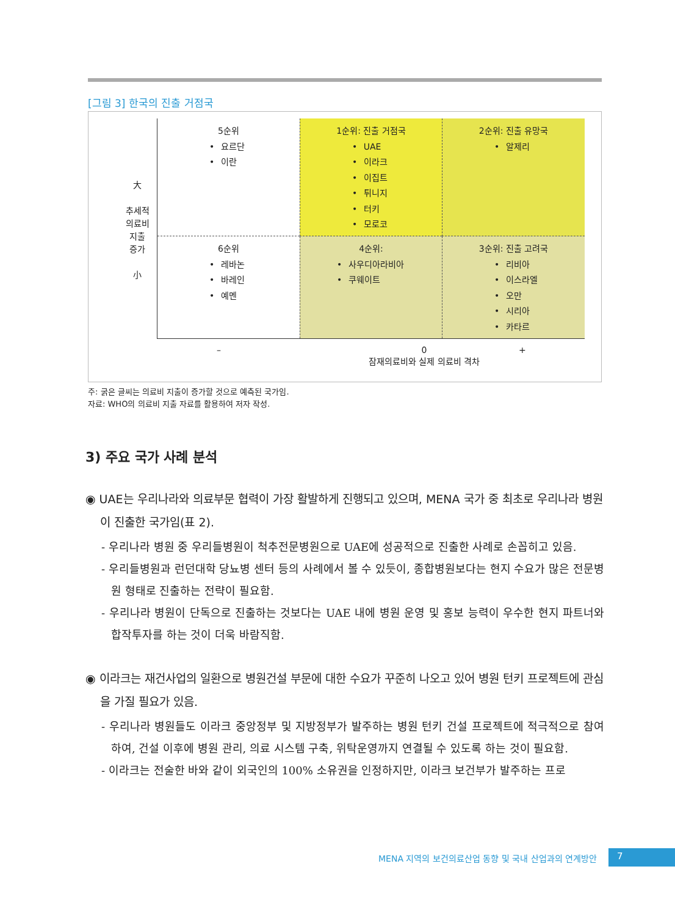[그림 3] 한국의 진출 거점국
大
추세적
의료비
지출
증가
小
5순위
요르단
이란
1순위: 진출 거점국
UAE
이라크
이집트
튀니지
터키
모로코
2순위: 진출 유망국
알제리
6순위
레바논
바레인
예멘
4순위:
사우디아라비아
쿠웨이트
3순위: 진출 고려국
리비아
이스라엘
오만
시리아
카타르
–
0
잠재의료비와 실제 의료비 격차
+
주: 굵은 글씨는 의료비 지출이 증가할 것으로 예측된 국가임.
자료: WHO의 의료비 지출 자료를 활용하여 저자 작성.
3) 주요 국가 사례 분석
◉ UAE는 우리나라와 의료부문 협력이 가장 활발하게 진행되고 있으며, MENA 국가 중 최초로 우리나라 병원이 진출한 국가임(표 2).
- 우리나라 병원 중 우리들병원이 척추전문병원으로 UAE에 성공적으로 진출한 사례로 손꼽히고 있음.
- 우리들병원과 런던대학 당뇨병 센터 등의 사례에서 볼 수 있듯이, 종합병원보다는 현지 수요가 많은 전문병원 형태로 진출하는 전략이 필요함.
- 우리나라 병원이 단독으로 진출하는 것보다는 UAE 내에 병원 운영 및 홍보 능력이 우수한 현지 파트너와 합작투자를 하는 것이 더욱 바람직함.
◉ 이라크는 재건사업의 일환으로 병원건설 부문에 대한 수요가 꾸준히 나오고 있어 병원 턴키 프로젝트에 관심을 가질 필요가 있음.
- 우리나라 병원들도 이라크 중앙정부 및 지방정부가 발주하는 병원 턴키 건설 프로젝트에 적극적으로 참여하여, 건설 이후에 병원 관리, 의료 시스템 구축, 위탁운영까지 연결될 수 있도록 하는 것이 필요함.
- 이라크는 전술한 바와 같이 외국인의 100% 소유권을 인정하지만, 이라크 보건부가 발주하는 프로
MENA 지역의 보건의료산업 동향 및 국내 산업과의 연계방안
7